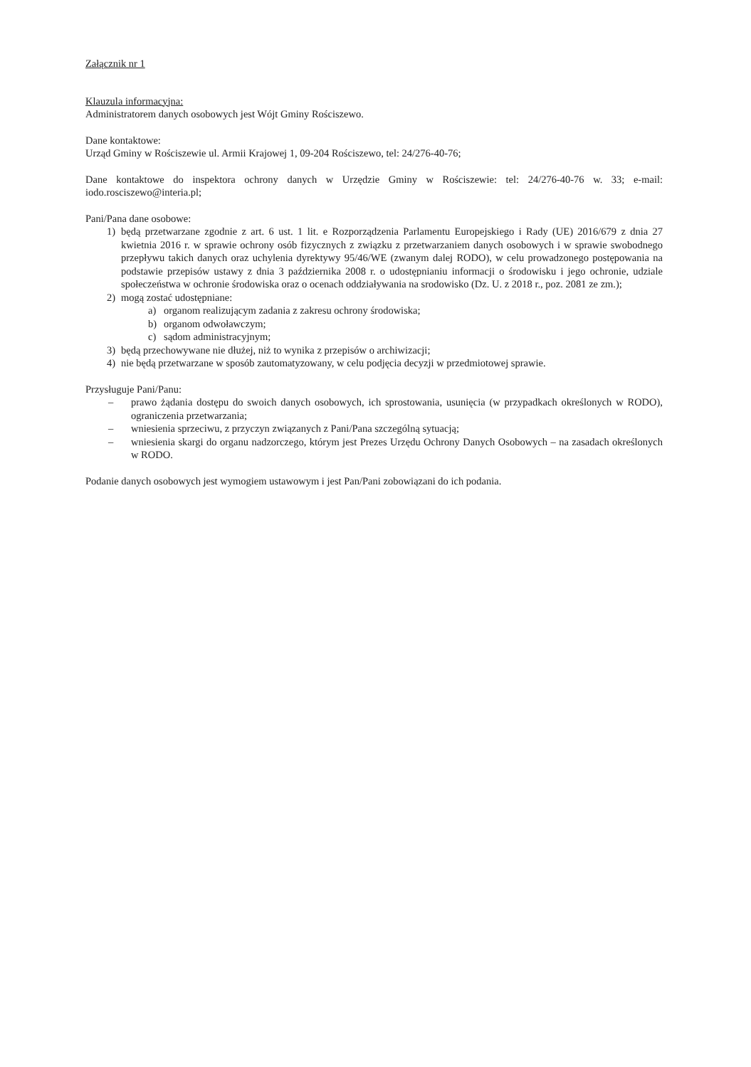Załącznik nr 1
Klauzula informacyjna:
Administratorem danych osobowych jest Wójt Gminy Rościszewo.
Dane kontaktowe:
Urząd Gminy w Rościszewie ul. Armii Krajowej 1, 09-204 Rościszewo, tel: 24/276-40-76;
Dane kontaktowe do inspektora ochrony danych w Urzędzie Gminy w Rościszewie: tel: 24/276-40-76 w. 33; e-mail: iodo.rosciszewo@interia.pl;
Pani/Pana dane osobowe:
1) będą przetwarzane zgodnie z art. 6 ust. 1 lit. e Rozporządzenia Parlamentu Europejskiego i Rady (UE) 2016/679 z dnia 27 kwietnia 2016 r. w sprawie ochrony osób fizycznych z związku z przetwarzaniem danych osobowych i w sprawie swobodnego przepływu takich danych oraz uchylenia dyrektywy 95/46/WE (zwanym dalej RODO), w celu prowadzonego postępowania na podstawie przepisów ustawy z dnia 3 października 2008 r. o udostępnianiu informacji o środowisku i jego ochronie, udziale społeczeństwa w ochronie środowiska oraz o ocenach oddziaływania na srodowisko (Dz. U. z 2018 r., poz. 2081 ze zm.);
2) mogą zostać udostępniane:
a) organom realizującym zadania z zakresu ochrony środowiska;
b) organom odwoławczym;
c) sądom administracyjnym;
3) będą przechowywane nie dłużej, niż to wynika z przepisów o archiwizacji;
4) nie będą przetwarzane w sposób zautomatyzowany, w celu podjęcia decyzji w przedmiotowej sprawie.
Przysługuje Pani/Panu:
– prawo żądania dostępu do swoich danych osobowych, ich sprostowania, usunięcia (w przypadkach określonych w RODO), ograniczenia przetwarzania;
– wniesienia sprzeciwu, z przyczyn związanych z Pani/Pana szczególną sytuacją;
– wniesienia skargi do organu nadzorczego, którym jest Prezes Urzędu Ochrony Danych Osobowych – na zasadach określonych w RODO.
Podanie danych osobowych jest wymogiem ustawowym i jest Pan/Pani zobowiązani do ich podania.